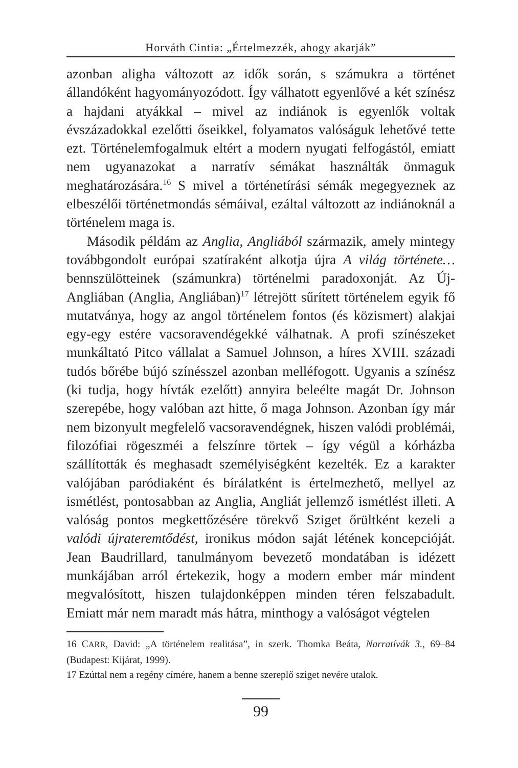Horváth Cintia: „Értelmezzék, ahogy akarják”
azonban aligha változott az idők során, s számukra a történet állandóként hagyományozódott. Így válhatott egyenlővé a két színész a hajdani atyákkal – mivel az indiánok is egyenlők voltak évszázadokkal ezelőtti őseikkel, folyamatos valóságuk lehetővé tette ezt. Történelemfogalmuk eltért a modern nyugati felfogástól, emiatt nem ugyanazokat a narratív sémákat használták önmaguk meghatározására.<sup>16</sup> S mivel a történetírási sémák megegyeznek az elbeszélői történetmondás sémáival, ezáltal változott az indiánoknál a történelem maga is.
Második példám az Anglia, Angliából származik, amely mintegy továbbgondolt európai szatíraként alkotja újra A világ története… bennszülötteinek (számunkra) történelmi paradoxonját. Az Új-Angliában (Anglia, Angliában)<sup>17</sup> létrejött sűrített történelem egyik fő mutatványa, hogy az angol történelem fontos (és közismert) alakjai egy-egy estére vacsoravendégekké válhatnak. A profi színészeket munkáltató Pitco vállalat a Samuel Johnson, a híres XVIII. századi tudós bőrébe bújó színésszel azonban melléfogott. Ugyanis a színész (ki tudja, hogy hívták ezelőtt) annyira beleélte magát Dr. Johnson szerepébe, hogy valóban azt hitte, ő maga Johnson. Azonban így már nem bizonyult megfelelő vacsoravendégnek, hiszen valódi problémái, filozófiai rögeszméi a felszínre törtek – így végül a kórházba szállították és meghasadt személyiségként kezelték. Ez a karakter valójában paródiaként és bírálatként is értelmezhető, mellyel az ismétlést, pontosabban az Anglia, Angliát jellemző ismétlést illeti. A valóság pontos megkettőzésére törekvő Sziget őrültként kezeli a valódi újrateremtődést, ironikus módon saját létének koncepcióját. Jean Baudrillard, tanulmányom bevezető mondatában is idézett munkájában arról értekezik, hogy a modern ember már mindent megvalósított, hiszen tulajdonképpen minden téren felszabadult. Emiatt már nem maradt más hátra, minthogy a valóságot végtelen
16 CARR, David: „A történelem realitása”, in szerk. Thomka Beáta, Narratívák 3., 69–84 (Budapest: Kijárat, 1999).
17 Ezúttal nem a regény címére, hanem a benne szereplő sziget nevére utalok.
99